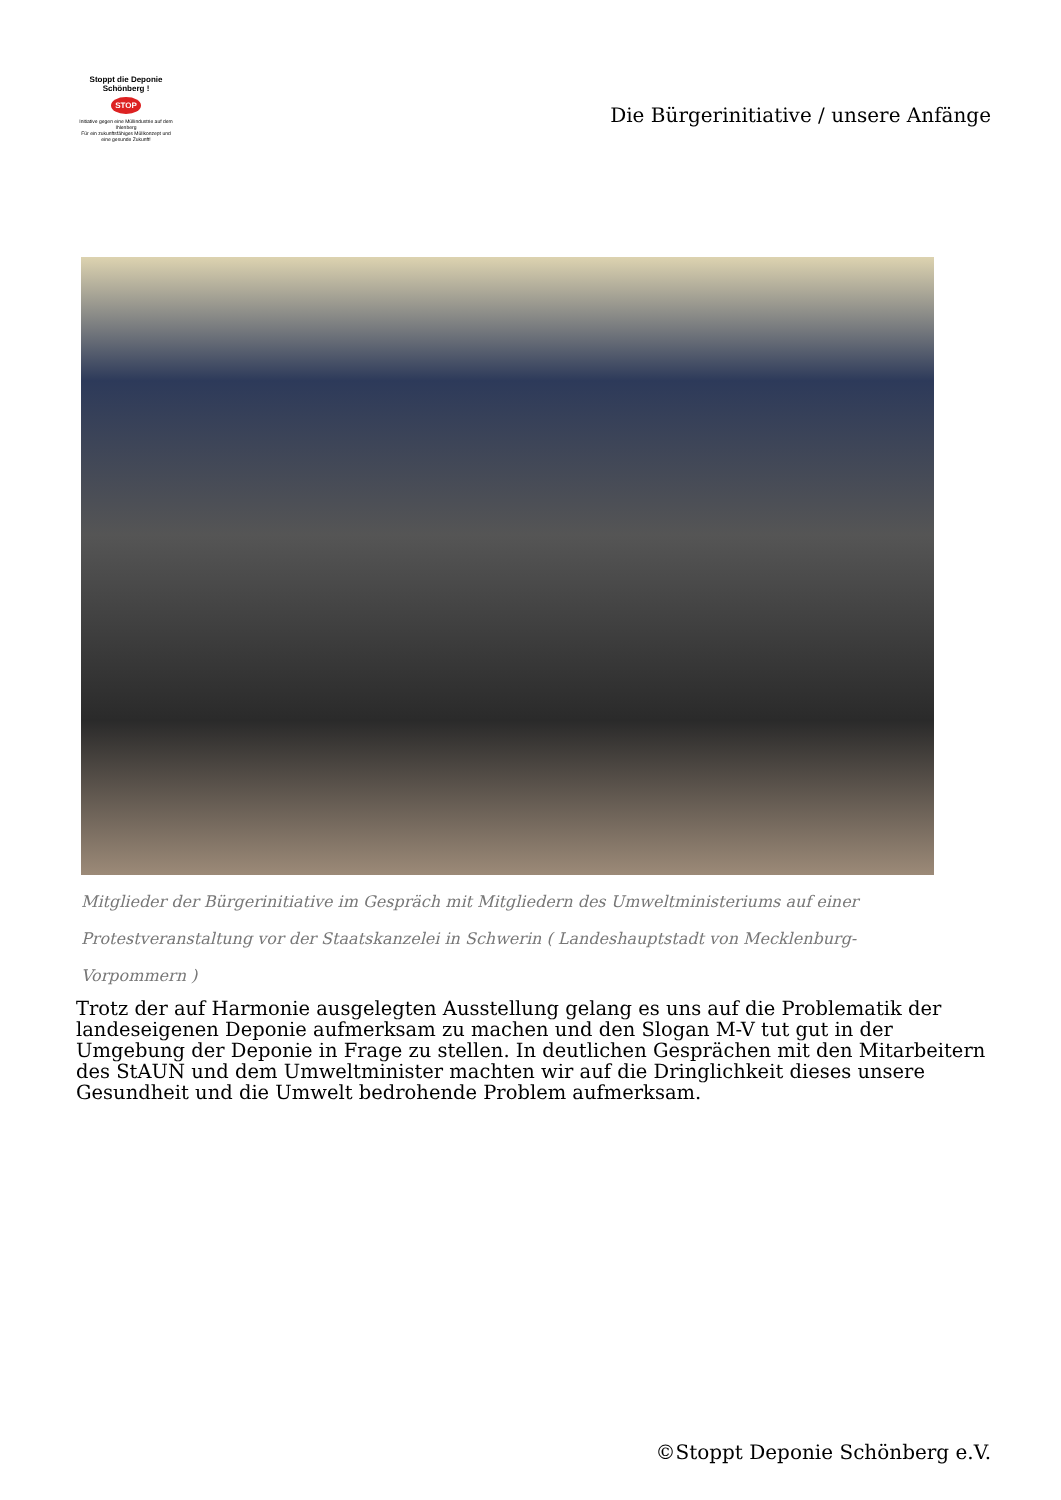Stoppt die Deponie Schönberg !
STOP
Initiative gegen eine Müllindustrie auf dem Ihlenberg
Für ein zukunftsfähiges Müllkonzept und eine gesunde Zukunft!
Die Bürgerinitiative / unsere Anfänge
Mitglieder der Bürgerinitiative im Gespräch mit Mitgliedern des Umweltministeriums auf einer Protestveranstaltung vor der Staatskanzelei in Schwerin ( Landeshauptstadt von Mecklenburg-Vorpommern )
Trotz der auf Harmonie ausgelegten Ausstellung gelang es uns auf die Problematik der landeseigenen Deponie aufmerksam zu machen und den Slogan M-V tut gut in der Umgebung der Deponie in Frage zu stellen. In deutlichen Gesprächen mit den Mitarbeitern des StAUN und dem Umweltminister machten wir auf die Dringlichkeit dieses unsere Gesundheit und die Umwelt bedrohende Problem aufmerksam.
©Stoppt Deponie Schönberg e.V.